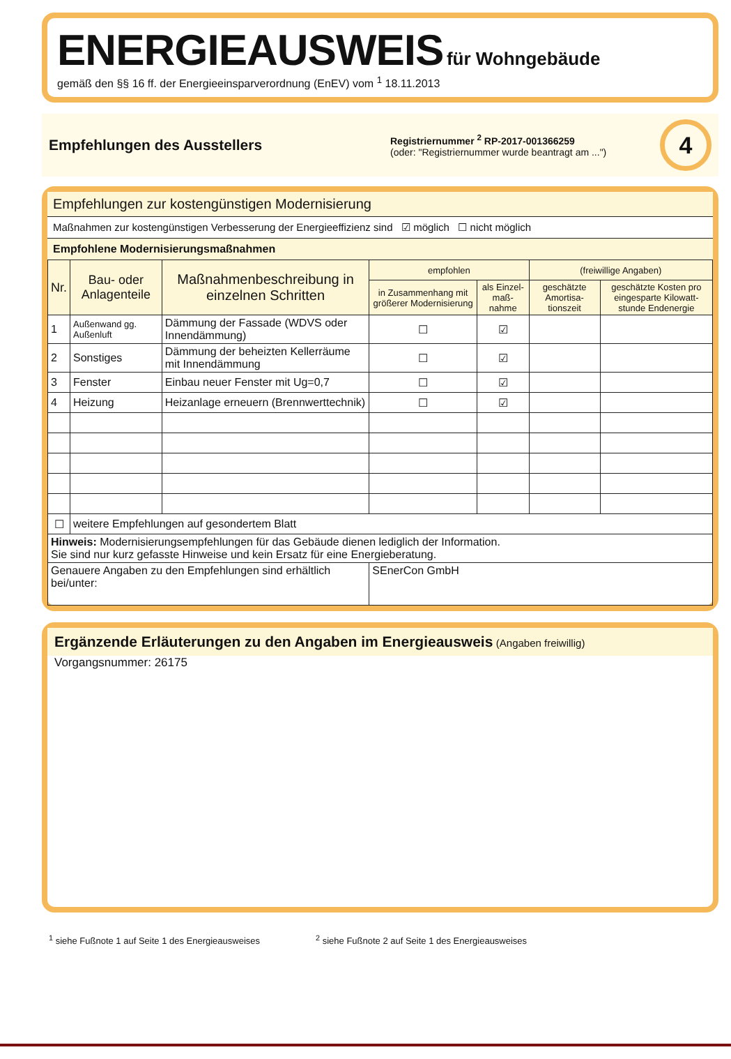ENERGIEAUSWEIS für Wohngebäude
gemäß den §§ 16 ff. der Energieeinsparverordnung (EnEV) vom <sup>1</sup> 18.11.2013
Empfehlungen des Ausstellers
Registriernummer <sup>2</sup> RP-2017-001366259
(oder: "Registriernummer wurde beantragt am ...")
4
Empfehlungen zur kostengünstigen Modernisierung
Maßnahmen zur kostengünstigen Verbesserung der Energieeffizienz sind ☑ möglich ☐ nicht möglich
Empfohlene Modernisierungsmaßnahmen
| Nr. | Bau- oder Anlagenteile | Maßnahmenbeschreibung in einzelnen Schritten | empfohlen | | (freiwillige Angaben) | |
| --- | --- | --- | --- | --- | --- | --- |
| | | | in Zusammenhang mit größerer Modernisierung | als Einzel-maß-nahme | geschätzte Amortisa-tionszeit | geschätzte Kosten pro eingesparte Kilowatt-stunde Endenergie |
| 1 | Außenwand gg. Außenluft | Dämmung der Fassade (WDVS oder Innendämmung) | ☐ | ☑ | | |
| 2 | Sonstiges | Dämmung der beheizten Kellerräume mit Innendämmung | ☐ | ☑ | | |
| 3 | Fenster | Einbau neuer Fenster mit Ug=0,7 | ☐ | ☑ | | |
| 4 | Heizung | Heizanlage erneuern (Brennwerttechnik) | ☐ | ☑ | | |
| ☐ | weitere Empfehlungen auf gesondertem Blatt | | | | | |
| Hinweis: Modernisierungsempfehlungen für das Gebäude dienen lediglich der Information. Sie sind nur kurz gefasste Hinweise und kein Ersatz für eine Energieberatung. | | | | | | |
| Genauere Angaben zu den Empfehlungen sind erhältlich bei/unter: | | | SEnerCon GmbH | | | |
Ergänzende Erläuterungen zu den Angaben im Energieausweis (Angaben freiwillig)
Vorgangsnummer: 26175
<sup>1</sup> siehe Fußnote 1 auf Seite 1 des Energieausweises
<sup>2</sup> siehe Fußnote 2 auf Seite 1 des Energieausweises